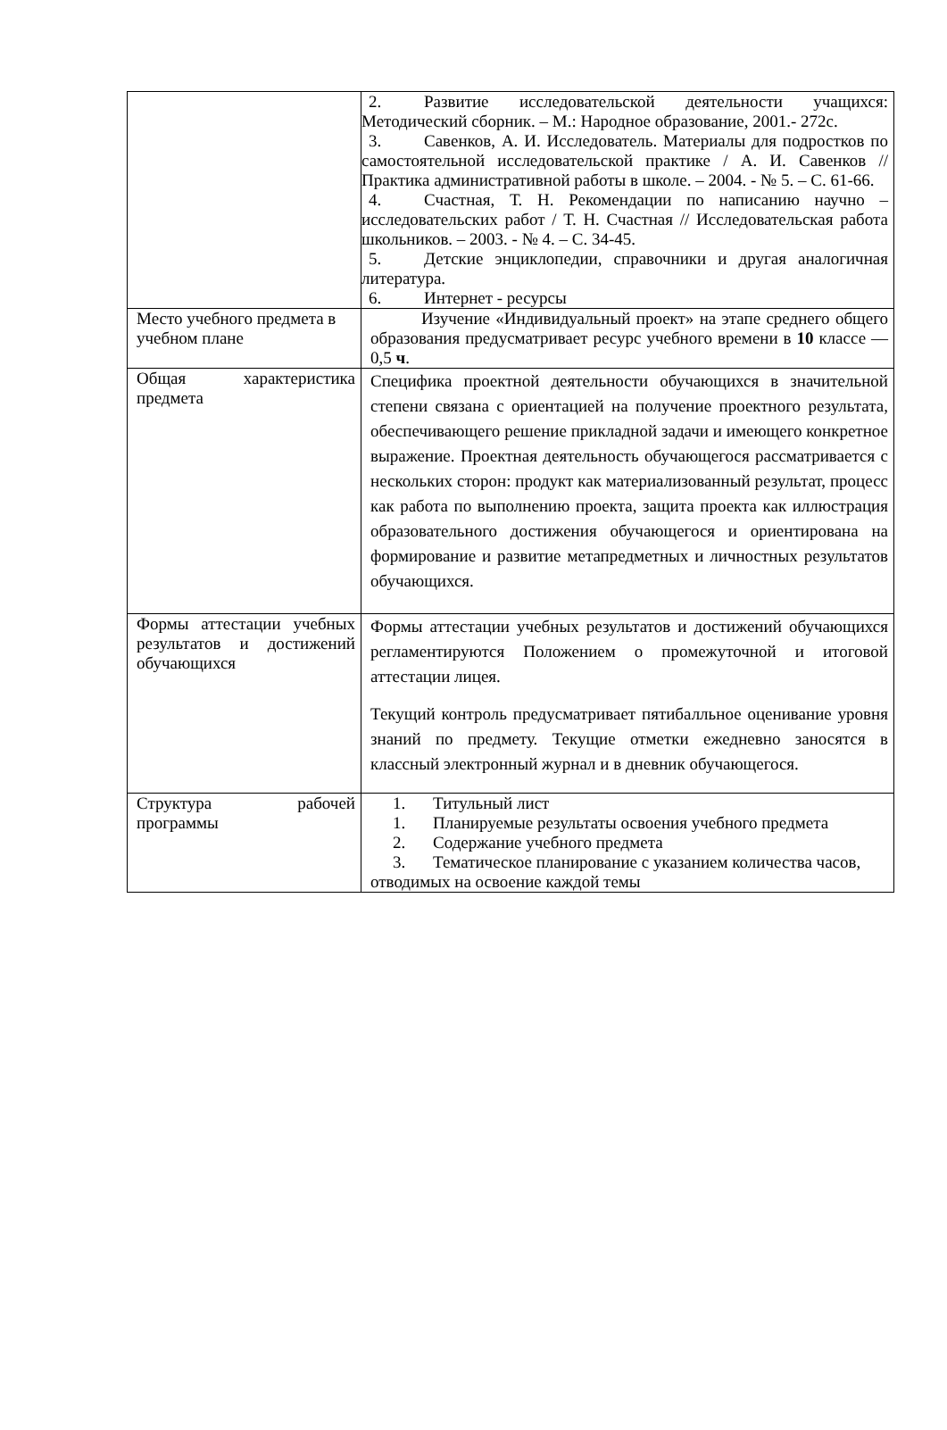| | 2. Развитие исследовательской деятельности учащихся: Методический сборник. – М.: Народное образование, 2001.- 272с. 3. Савенков, А. И. Исследователь. Материалы для подростков по самостоятельной исследовательской практике / А. И. Савенков // Практика административной работы в школе. – 2004. - № 5. – С. 61-66. 4. Счастная, Т. Н. Рекомендации по написанию научно – исследовательских работ / Т. Н. Счастная // Исследовательская работа школьников. – 2003. - № 4. – С. 34-45. 5. Детские энциклопедии, справочники и другая аналогичная литература. 6. Интернет - ресурсы |
| Место учебного предмета в учебном плане | Изучение «Индивидуальный проект» на этапе среднего общего образования предусматривает ресурс учебного времени в 10 классе — 0,5 ч . |
| Общая характеристика предмета | Специфика проектной деятельности обучающихся в значительной степени связана с ориентацией на получение проектного результата, обеспечивающего решение прикладной задачи и имеющего конкретное выражение. Проектная деятельность обучающегося рассматривается с нескольких сторон: продукт как материализованный результат, процесс как работа по выполнению проекта, защита проекта как иллюстрация образовательного достижения обучающегося и ориентирована на формирование и развитие метапредметных и личностных результатов обучающихся. |
| Формы аттестации учебных результатов и достижений обучающихся | Формы аттестации учебных результатов и достижений обучающихся регламентируются Положением о промежуточной и итоговой аттестации лицея. Текущий контроль предусматривает пятибалльное оценивание уровня знаний по предмету. Текущие отметки ежедневно заносятся в классный электронный журнал и в дневник обучающегося. |
| Структура рабочей программы | 1. Титульный лист 1. Планируемые результаты освоения учебного предмета 2. Содержание учебного предмета 3. Тематическое планирование с указанием количества часов, отводимых на освоение каждой темы |